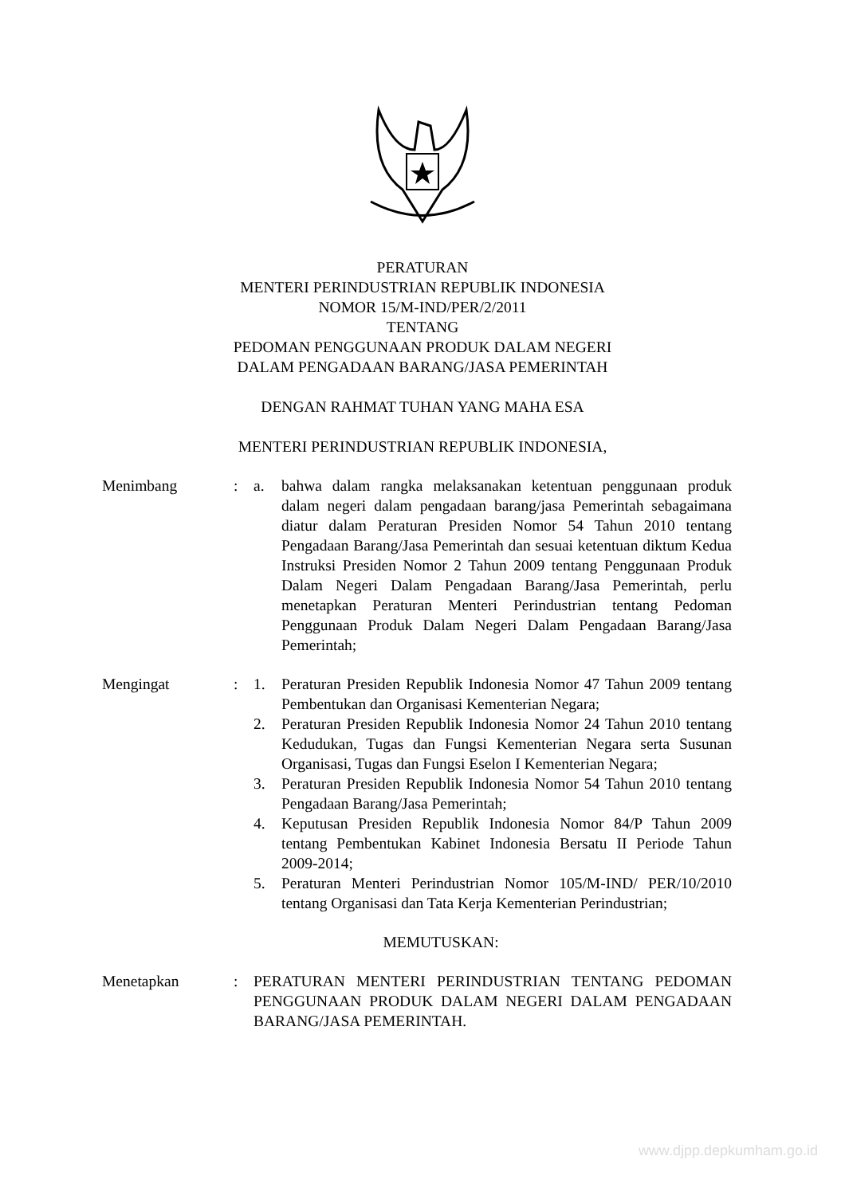PERATURAN
MENTERI PERINDUSTRIAN REPUBLIK INDONESIA
NOMOR 15/M-IND/PER/2/2011
TENTANG
PEDOMAN PENGGUNAAN PRODUK DALAM NEGERI
DALAM PENGADAAN BARANG/JASA PEMERINTAH
DENGAN RAHMAT TUHAN YANG MAHA ESA
MENTERI PERINDUSTRIAN REPUBLIK INDONESIA,
Menimbang : a. bahwa dalam rangka melaksanakan ketentuan penggunaan produk dalam negeri dalam pengadaan barang/jasa Pemerintah sebagaimana diatur dalam Peraturan Presiden Nomor 54 Tahun 2010 tentang Pengadaan Barang/Jasa Pemerintah dan sesuai ketentuan diktum Kedua Instruksi Presiden Nomor 2 Tahun 2009 tentang Penggunaan Produk Dalam Negeri Dalam Pengadaan Barang/Jasa Pemerintah, perlu menetapkan Peraturan Menteri Perindustrian tentang Pedoman Penggunaan Produk Dalam Negeri Dalam Pengadaan Barang/Jasa Pemerintah;
Mengingat : 1. Peraturan Presiden Republik Indonesia Nomor 47 Tahun 2009 tentang Pembentukan dan Organisasi Kementerian Negara;
2. Peraturan Presiden Republik Indonesia Nomor 24 Tahun 2010 tentang Kedudukan, Tugas dan Fungsi Kementerian Negara serta Susunan Organisasi, Tugas dan Fungsi Eselon I Kementerian Negara;
3. Peraturan Presiden Republik Indonesia Nomor 54 Tahun 2010 tentang Pengadaan Barang/Jasa Pemerintah;
4. Keputusan Presiden Republik Indonesia Nomor 84/P Tahun 2009 tentang Pembentukan Kabinet Indonesia Bersatu II Periode Tahun 2009-2014;
5. Peraturan Menteri Perindustrian Nomor 105/M-IND/ PER/10/2010 tentang Organisasi dan Tata Kerja Kementerian Perindustrian;
MEMUTUSKAN:
Menetapkan : PERATURAN MENTERI PERINDUSTRIAN TENTANG PEDOMAN PENGGUNAAN PRODUK DALAM NEGERI DALAM PENGADAAN BARANG/JASA PEMERINTAH.
www.djpp.depkumham.go.id